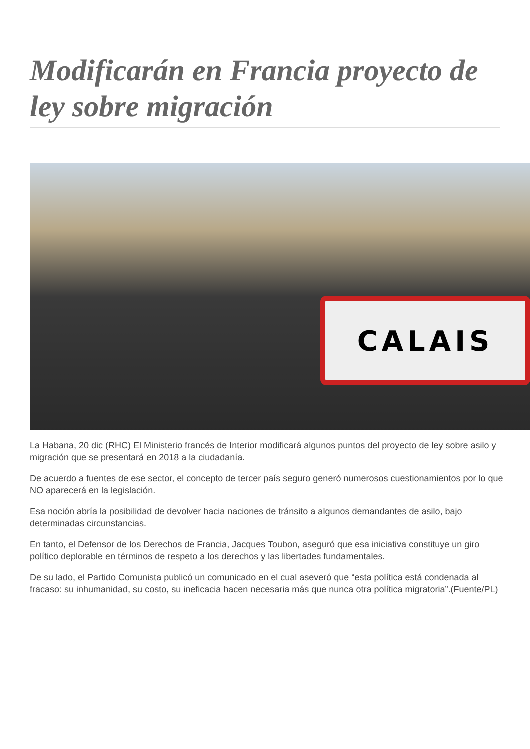Modificarán en Francia proyecto de ley sobre migración
CALAIS
La Habana, 20 dic (RHC) El Ministerio francés de Interior modificará algunos puntos del proyecto de ley sobre asilo y migración que se presentará en 2018 a la ciudadanía.
De acuerdo a fuentes de ese sector, el concepto de tercer país seguro generó numerosos cuestionamientos por lo que NO aparecerá en la legislación.
Esa noción abría la posibilidad de devolver hacia naciones de tránsito a algunos demandantes de asilo, bajo determinadas circunstancias.
En tanto, el Defensor de los Derechos de Francia, Jacques Toubon, aseguró que esa iniciativa constituye un giro político deplorable en términos de respeto a los derechos y las libertades fundamentales.
De su lado, el Partido Comunista publicó un comunicado en el cual aseveró que “esta política está condenada al fracaso: su inhumanidad, su costo, su ineficacia hacen necesaria más que nunca otra política migratoria”.(Fuente/PL)